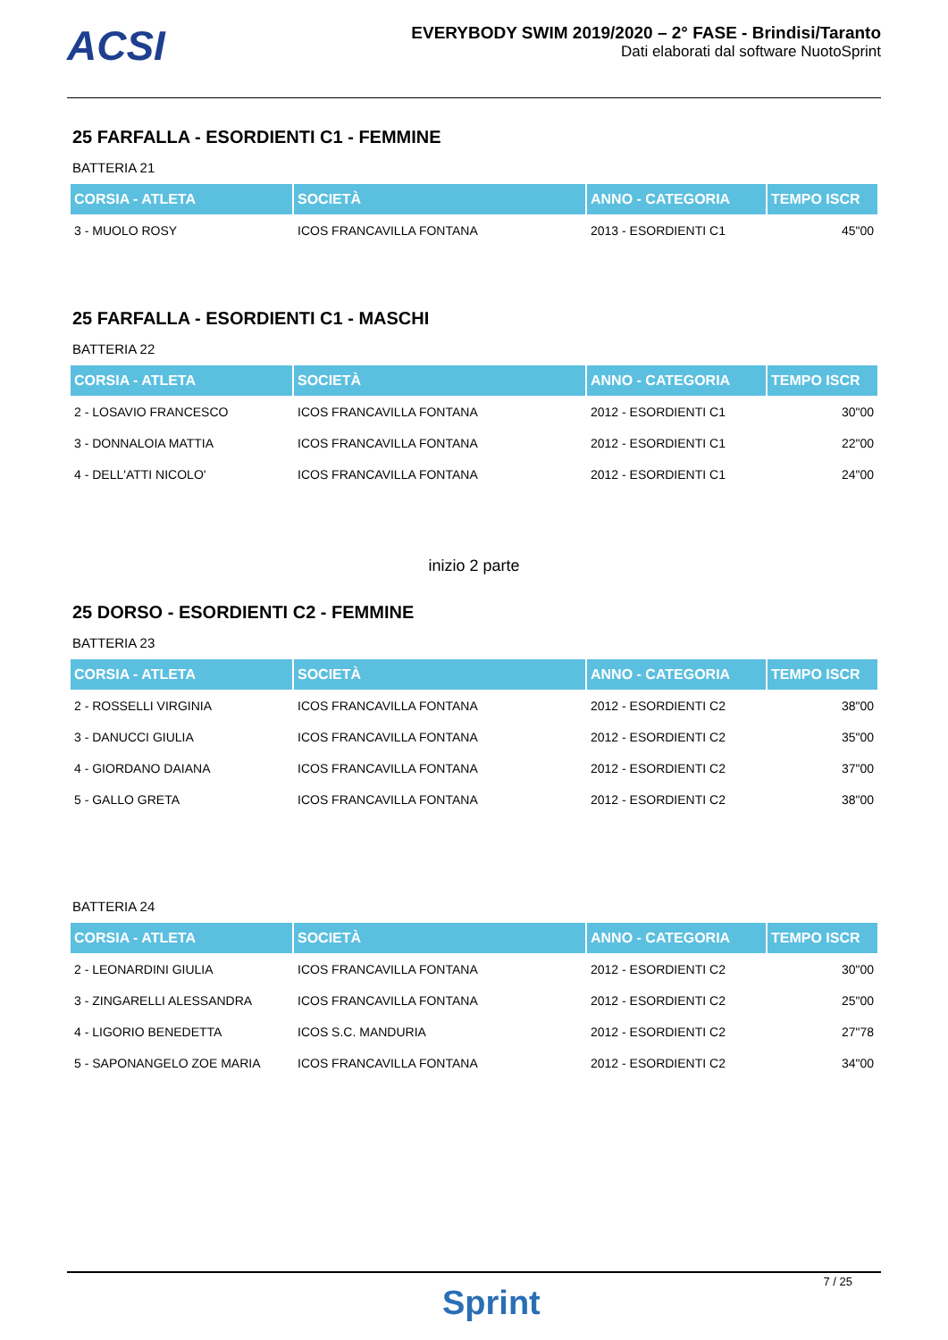ACSI
EVERYBODY SWIM 2019/2020 – 2° FASE - Brindisi/Taranto
Dati elaborati dal software NuotoSprint
25 FARFALLA - ESORDIENTI C1 - FEMMINE
BATTERIA 21
| CORSIA - ATLETA | SOCIETÀ | ANNO - CATEGORIA | TEMPO ISCR |
| --- | --- | --- | --- |
| 3 - MUOLO ROSY | ICOS FRANCAVILLA FONTANA | 2013 - ESORDIENTI C1 | 45"00 |
25 FARFALLA - ESORDIENTI C1 - MASCHI
BATTERIA 22
| CORSIA - ATLETA | SOCIETÀ | ANNO - CATEGORIA | TEMPO ISCR |
| --- | --- | --- | --- |
| 2 - LOSAVIO FRANCESCO | ICOS FRANCAVILLA FONTANA | 2012 - ESORDIENTI C1 | 30"00 |
| 3 - DONNALOIA MATTIA | ICOS FRANCAVILLA FONTANA | 2012 - ESORDIENTI C1 | 22"00 |
| 4 - DELL'ATTI NICOLO' | ICOS FRANCAVILLA FONTANA | 2012 - ESORDIENTI C1 | 24"00 |
inizio 2 parte
25 DORSO - ESORDIENTI C2 - FEMMINE
BATTERIA 23
| CORSIA - ATLETA | SOCIETÀ | ANNO - CATEGORIA | TEMPO ISCR |
| --- | --- | --- | --- |
| 2 - ROSSELLI VIRGINIA | ICOS FRANCAVILLA FONTANA | 2012 - ESORDIENTI C2 | 38"00 |
| 3 - DANUCCI GIULIA | ICOS FRANCAVILLA FONTANA | 2012 - ESORDIENTI C2 | 35"00 |
| 4 - GIORDANO DAIANA | ICOS FRANCAVILLA FONTANA | 2012 - ESORDIENTI C2 | 37"00 |
| 5 - GALLO GRETA | ICOS FRANCAVILLA FONTANA | 2012 - ESORDIENTI C2 | 38"00 |
BATTERIA 24
| CORSIA - ATLETA | SOCIETÀ | ANNO - CATEGORIA | TEMPO ISCR |
| --- | --- | --- | --- |
| 2 - LEONARDINI GIULIA | ICOS FRANCAVILLA FONTANA | 2012 - ESORDIENTI C2 | 30"00 |
| 3 - ZINGARELLI ALESSANDRA | ICOS FRANCAVILLA FONTANA | 2012 - ESORDIENTI C2 | 25"00 |
| 4 - LIGORIO BENEDETTA | ICOS S.C. MANDURIA | 2012 - ESORDIENTI C2 | 27"78 |
| 5 - SAPONANGELO ZOE MARIA | ICOS FRANCAVILLA FONTANA | 2012 - ESORDIENTI C2 | 34"00 |
Sprint
7 / 25